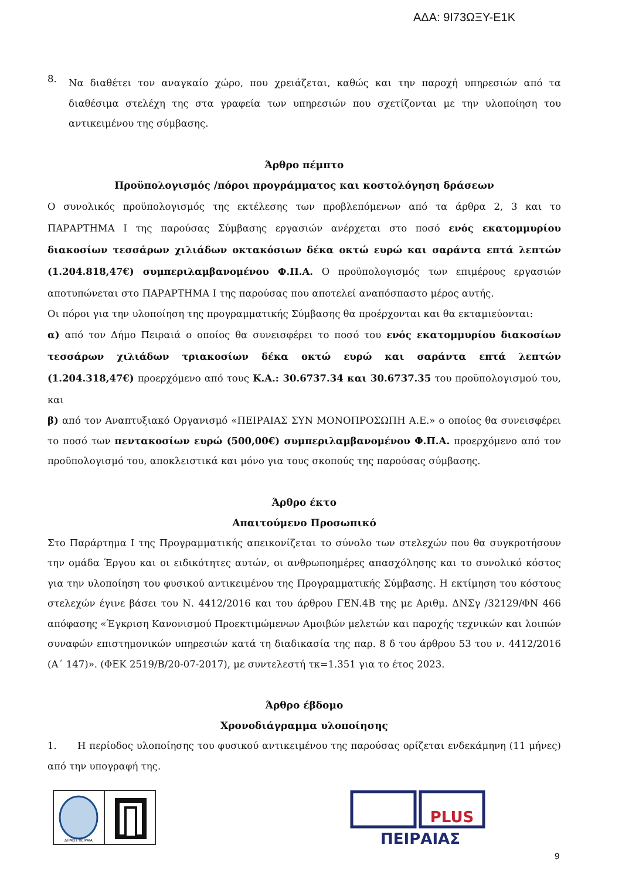ΑΔΑ: 9Ι73ΩΞΥ-Ε1Κ
8.
Να διαθέτει τον αναγκαίο χώρο, που χρειάζεται, καθώς και την παροχή υπηρεσιών από τα διαθέσιμα στελέχη της στα γραφεία των υπηρεσιών που σχετίζονται με την υλοποίηση του αντικειμένου της σύμβασης.
Άρθρο πέμπτο
Προϋπολογισμός /πόροι προγράμματος και κοστολόγηση δράσεων
Ο συνολικός προϋπολογισμός της εκτέλεσης των προβλεπόμενων από τα άρθρα 2, 3 και το ΠΑΡΑΡΤΗΜΑ Ι της παρούσας Σύμβασης εργασιών ανέρχεται στο ποσό ενός εκατομμυρίου διακοσίων τεσσάρων χιλιάδων οκτακόσιων δέκα οκτώ ευρώ και σαράντα επτά λεπτών (1.204.818,47€) συμπεριλαμβανομένου Φ.Π.Α. Ο προϋπολογισμός των επιμέρους εργασιών αποτυπώνεται στο ΠΑΡΑΡΤΗΜΑ Ι της παρούσας που αποτελεί αναπόσπαστο μέρος αυτής.
Οι πόροι για την υλοποίηση της προγραμματικής Σύμβασης θα προέρχονται και θα εκταμιεύονται:
α) από τον Δήμο Πειραιά ο οποίος θα συνεισφέρει το ποσό του ενός εκατομμυρίου διακοσίων τεσσάρων χιλιάδων τριακοσίων δέκα οκτώ ευρώ και σαράντα επτά λεπτών (1.204.318,47€) προερχόμενο από τους Κ.Α.: 30.6737.34 και 30.6737.35 του προϋπολογισμού του, και
β) από τον Αναπτυξιακό Οργανισμό «ΠΕΙΡΑΙΑΣ ΣΥΝ ΜΟΝΟΠΡΟΣΩΠΗ Α.Ε.» ο οποίος θα συνεισφέρει το ποσό των πεντακοσίων ευρώ (500,00€) συμπεριλαμβανομένου Φ.Π.Α. προερχόμενο από τον προϋπολογισμό του, αποκλειστικά και μόνο για τους σκοπούς της παρούσας σύμβασης.
Άρθρο έκτο
Απαιτούμενο Προσωπικό
Στο Παράρτημα Ι της Προγραμματικής απεικονίζεται το σύνολο των στελεχών που θα συγκροτήσουν την ομάδα Έργου και οι ειδικότητες αυτών, οι ανθρωποημέρες απασχόλησης και το συνολικό κόστος για την υλοποίηση του φυσικού αντικειμένου της Προγραμματικής Σύμβασης. Η εκτίμηση του κόστους στελεχών έγινε βάσει του Ν. 4412/2016 και του άρθρου ΓΕΝ.4Β της με Αριθμ. ΔΝΣγ /32129/ΦΝ 466 απόφασης «Έγκριση Κανονισμού Προεκτιμώμενων Αμοιβών μελετών και παροχής τεχνικών και λοιπών συναφών επιστημονικών υπηρεσιών κατά τη διαδικασία της παρ. 8 δ του άρθρου 53 του ν. 4412/2016 (Α΄ 147)». (ΦΕΚ 2519/Β/20-07-2017), με συντελεστή τκ=1.351 για το έτος 2023.
Άρθρο έβδομο
Χρονοδιάγραμμα υλοποίησης
1. Η περίοδος υλοποίησης του φυσικού αντικειμένου της παρούσας ορίζεται ενδεκάμηνη (11 μήνες) από την υπογραφή της.
ΔΗΜΟΣ ΠΕΙΡΑΙΑ
PLUS
ΠΕΙΡΑΙΑΣ
9